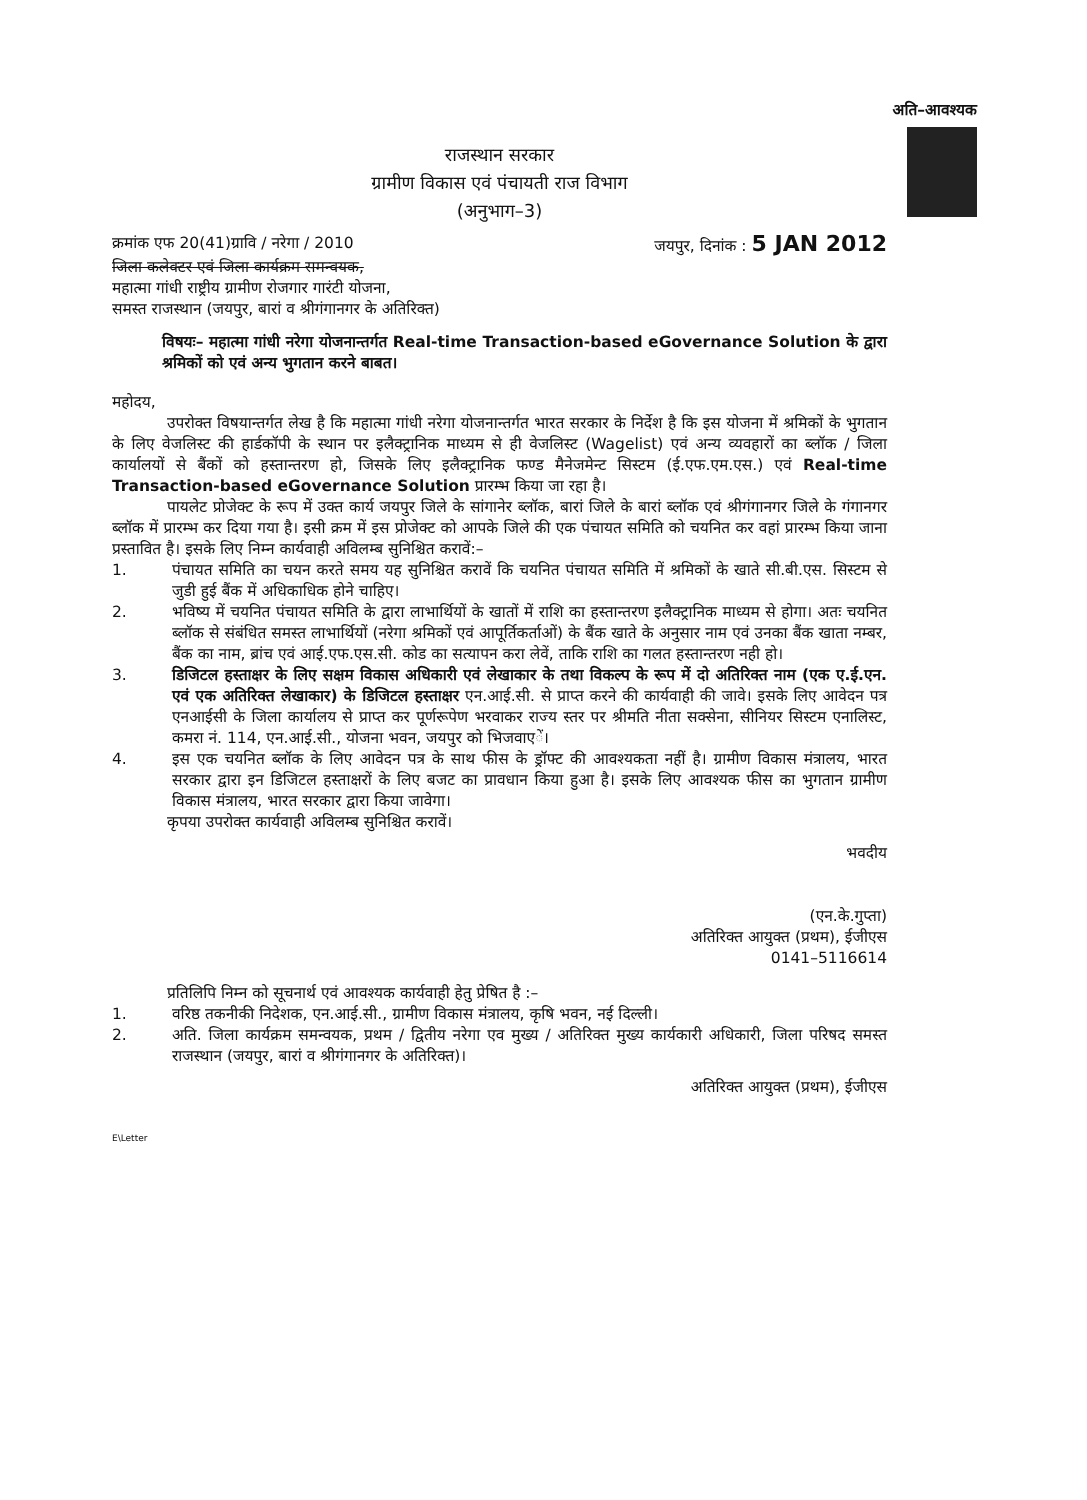अति–आवश्यक
राजस्थान सरकार
ग्रामीण विकास एवं पंचायती राज विभाग
(अनुभाग–3)
क्रमांक एफ 20(41)ग्रावि / नरेगा / 2010 जयपुर, दिनांक : 5 JAN 2012
जिला कलेक्टर एवं जिला कार्यक्रम समन्वयक,
महात्मा गांधी राष्ट्रीय ग्रामीण रोजगार गारंटी योजना,
समस्त राजस्थान (जयपुर, बारां व श्रीगंगानगर के अतिरिक्त)
विषयः– महात्मा गांधी नरेगा योजनान्तर्गत Real-time Transaction-based eGovernance Solution के द्वारा श्रमिकों को एवं अन्य भुगतान करने बाबत।
महोदय,
उपरोक्त विषयान्तर्गत लेख है कि महात्मा गांधी नरेगा योजनान्तर्गत भारत सरकार के निर्देश है कि इस योजना में श्रमिकों के भुगतान के लिए वेजलिस्ट की हार्डकॉपी के स्थान पर इलैक्ट्रानिक माध्यम से ही वेजलिस्ट (Wagelist) एवं अन्य व्यवहारों का ब्लॉक / जिला कार्यालयों से बैंकों को हस्तान्तरण हो, जिसके लिए इलैक्ट्रानिक फण्ड मैनेजमेन्ट सिस्टम (ई.एफ.एम.एस.) एवं Real-time Transaction-based eGovernance Solution प्रारम्भ किया जा रहा है।
पायलेट प्रोजेक्ट के रूप में उक्त कार्य जयपुर जिले के सांगानेर ब्लॉक, बारां जिले के बारां ब्लॉक एवं श्रीगंगानगर जिले के गंगानगर ब्लॉक में प्रारम्भ कर दिया गया है। इसी क्रम में इस प्रोजेक्ट को आपके जिले की एक पंचायत समिति को चयनित कर वहां प्रारम्भ किया जाना प्रस्तावित है। इसके लिए निम्न कार्यवाही अविलम्ब सुनिश्चित करावें:–
1. पंचायत समिति का चयन करते समय यह सुनिश्चित करावें कि चयनित पंचायत समिति में श्रमिकों के खाते सी.बी.एस. सिस्टम से जुडी हुई बैंक में अधिकाधिक होने चाहिए।
2. भविष्य में चयनित पंचायत समिति के द्वारा लाभार्थियों के खातों में राशि का हस्तान्तरण इलैक्ट्रानिक माध्यम से होगा। अतः चयनित ब्लॉक से संबंधित समस्त लाभार्थियों (नरेगा श्रमिकों एवं आपूर्तिकर्ताओं) के बैंक खाते के अनुसार नाम एवं उनका बैंक खाता नम्बर, बैंक का नाम, ब्रांच एवं आई.एफ.एस.सी. कोड का सत्यापन करा लेवें, ताकि राशि का गलत हस्तान्तरण नही हो।
3. डिजिटल हस्ताक्षर के लिए सक्षम विकास अधिकारी एवं लेखाकार के तथा विकल्प के रूप में दो अतिरिक्त नाम (एक ए.ई.एन. एवं एक अतिरिक्त लेखाकार) के डिजिटल हस्ताक्षर एन.आई.सी. से प्राप्त करने की कार्यवाही की जावे। इसके लिए आवेदन पत्र एनआईसी के जिला कार्यालय से प्राप्त कर पूर्णरूपेण भरवाकर राज्य स्तर पर श्रीमति नीता सक्सेना, सीनियर सिस्टम एनालिस्ट, कमरा नं. 114, एन.आई.सी., योजना भवन, जयपुर को भिजवाएें।
4. इस एक चयनित ब्लॉक के लिए आवेदन पत्र के साथ फीस के ड्रॉफ्ट की आवश्यकता नहीं है। ग्रामीण विकास मंत्रालय, भारत सरकार द्वारा इन डिजिटल हस्ताक्षरों के लिए बजट का प्रावधान किया हुआ है। इसके लिए आवश्यक फीस का भुगतान ग्रामीण विकास मंत्रालय, भारत सरकार द्वारा किया जावेगा।
कृपया उपरोक्त कार्यवाही अविलम्ब सुनिश्चित करावें।
भवदीय
(एन.के.गुप्ता)
अतिरिक्त आयुक्त (प्रथम), ईजीएस
0141–5116614
प्रतिलिपि निम्न को सूचनार्थ एवं आवश्यक कार्यवाही हेतु प्रेषित है :–
1. वरिष्ठ तकनीकी निदेशक, एन.आई.सी., ग्रामीण विकास मंत्रालय, कृषि भवन, नई दिल्ली।
2. अति. जिला कार्यक्रम समन्वयक, प्रथम / द्वितीय नरेगा एव मुख्य / अतिरिक्त मुख्य कार्यकारी अधिकारी, जिला परिषद समस्त राजस्थान (जयपुर, बारां व श्रीगंगानगर के अतिरिक्त)।
अतिरिक्त आयुक्त (प्रथम), ईजीएस
E\Letter